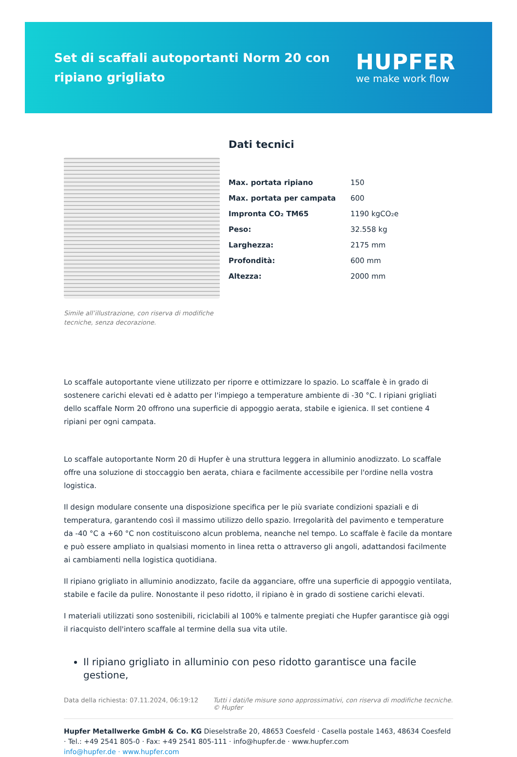Set di scaffali autoportanti Norm 20 con ripiano grigliato
HUPFER
we make work flow
Simile all’illustrazione, con riserva di modifiche tecniche, senza decorazione.
Dati tecnici
| Max. portata ripiano | 150 |
| Max. portata per campata | 600 |
| Impronta CO₂ TM65 | 1190 kgCO₂e |
| Peso: | 32.558 kg |
| Larghezza: | 2175 mm |
| Profondità: | 600 mm |
| Altezza: | 2000 mm |
Lo scaffale autoportante viene utilizzato per riporre e ottimizzare lo spazio. Lo scaffale è in grado di sostenere carichi elevati ed è adatto per l'impiego a temperature ambiente di -30 °C. I ripiani grigliati dello scaffale Norm 20 offrono una superficie di appoggio aerata, stabile e igienica. Il set contiene 4 ripiani per ogni campata.
Lo scaffale autoportante Norm 20 di Hupfer è una struttura leggera in alluminio anodizzato. Lo scaffale offre una soluzione di stoccaggio ben aerata, chiara e facilmente accessibile per l'ordine nella vostra logistica.
Il design modulare consente una disposizione specifica per le più svariate condizioni spaziali e di temperatura, garantendo così il massimo utilizzo dello spazio. Irregolarità del pavimento e temperature da -40 °C a +60 °C non costituiscono alcun problema, neanche nel tempo. Lo scaffale è facile da montare e può essere ampliato in qualsiasi momento in linea retta o attraverso gli angoli, adattandosi facilmente ai cambiamenti nella logistica quotidiana.
Il ripiano grigliato in alluminio anodizzato, facile da agganciare, offre una superficie di appoggio ventilata, stabile e facile da pulire. Nonostante il peso ridotto, il ripiano è in grado di sostiene carichi elevati.
I materiali utilizzati sono sostenibili, riciclabili al 100% e talmente pregiati che Hupfer garantisce già oggi il riacquisto dell'intero scaffale al termine della sua vita utile.
Il ripiano grigliato in alluminio con peso ridotto garantisce una facile gestione,
Data della richiesta: 07.11.2024, 06:19:12 Tutti i dati/le misure sono approssimativi, con riserva di modifiche tecniche. © Hupfer
Hupfer Metallwerke GmbH & Co. KG Dieselstraße 20, 48653 Coesfeld · Casella postale 1463, 48634 Coesfeld · Tel.: +49 2541 805-0 · Fax: +49 2541 805-111 · info@hupfer.de · www.hupfer.com
info@hupfer.de · www.hupfer.com